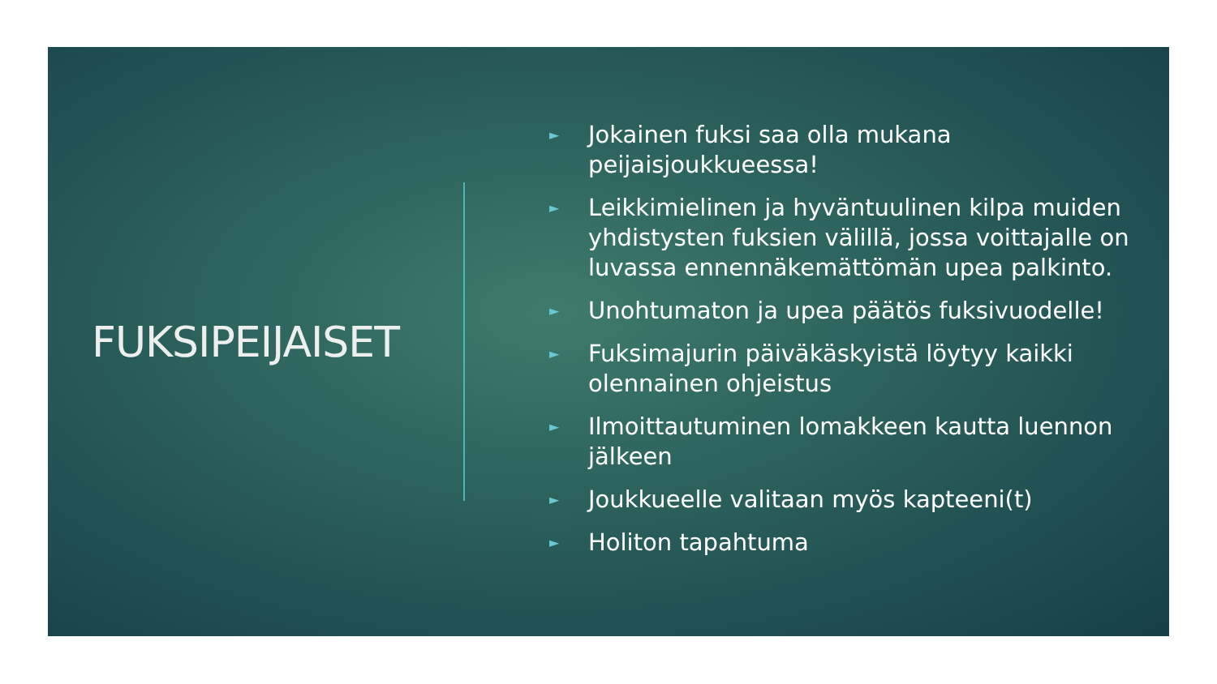FUKSIPEIJAISET
► Jokainen fuksi saa olla mukana peijaisjoukkueessa!
► Leikkimielinen ja hyväntuulinen kilpa muiden yhdistysten fuksien välillä, jossa voittajalle on luvassa ennennäkemättömän upea palkinto.
► Unohtumaton ja upea päätös fuksivuodelle!
► Fuksimajurin päiväkäskyistä löytyy kaikki olennainen ohjeistus
► Ilmoittautuminen lomakkeen kautta luennon jälkeen
► Joukkueelle valitaan myös kapteeni(t)
► Holiton tapahtuma